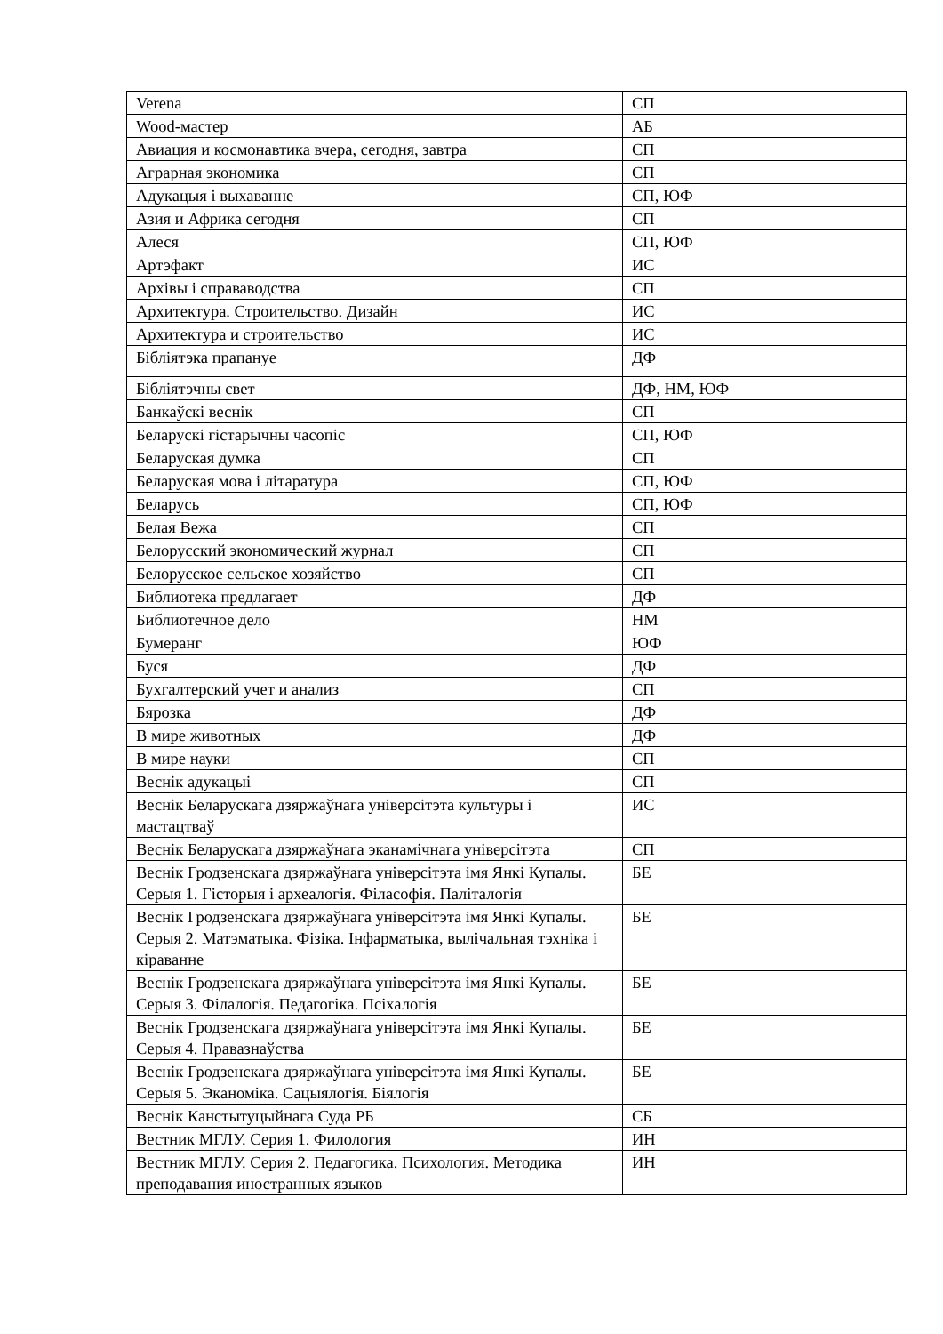| Verena | СП |
| Wood-мастер | АБ |
| Авиация и космонавтика вчера, сегодня, завтра | СП |
| Аграрная экономика | СП |
| Адукацыя і выхаванне | СП, ЮФ |
| Азия и Африка сегодня | СП |
| Алеся | СП, ЮФ |
| Артэфакт | ИС |
| Архівы і справаводства | СП |
| Архитектура. Строительство. Дизайн | ИС |
| Архитектура и строительство | ИС |
| Бібліятэка прапануе | ДФ |
| Бібліятэчны свет | ДФ, НМ, ЮФ |
| Банкаўскі веснік | СП |
| Беларускі гістарычны часопіс | СП, ЮФ |
| Беларуская думка | СП |
| Беларуская мова і літаратура | СП, ЮФ |
| Беларусь | СП, ЮФ |
| Белая Вежа | СП |
| Белорусский экономический журнал | СП |
| Белорусское сельское хозяйство | СП |
| Библиотека предлагает | ДФ |
| Библиотечное дело | НМ |
| Бумеранг | ЮФ |
| Буся | ДФ |
| Бухгалтерский учет и анализ | СП |
| Бярозка | ДФ |
| В мире животных | ДФ |
| В мире науки | СП |
| Веснік адукацыі | СП |
| Веснік Беларускага дзяржаўнага універсітэта культуры і мастацтваў | ИС |
| Веснік Беларускага дзяржаўнага эканамічнага універсітэта | СП |
| Веснік Гродзенскага дзяржаўнага універсітэта імя Янкі Купалы. Серыя 1. Гісторыя і археалогія. Філасофія. Паліталогія | БЕ |
| Веснік Гродзенскага дзяржаўнага універсітэта імя Янкі Купалы. Серыя 2. Матэматыка. Фізіка. Інфарматыка, вылічальная тэхніка і кіраванне | БЕ |
| Веснік Гродзенскага дзяржаўнага універсітэта імя Янкі Купалы. Серыя 3. Філалогія. Педагогіка. Псіхалогія | БЕ |
| Веснік Гродзенскага дзяржаўнага універсітэта імя Янкі Купалы. Серыя 4. Правазнаўства | БЕ |
| Веснік Гродзенскага дзяржаўнага універсітэта імя Янкі Купалы. Серыя 5. Эканоміка. Сацыялогія. Біялогія | БЕ |
| Веснік Канстытуцыйнага Суда РБ | СБ |
| Вестник МГЛУ. Серия 1. Филология | ИН |
| Вестник МГЛУ. Серия 2. Педагогика. Психология. Методика преподавания иностранных языков | ИН |